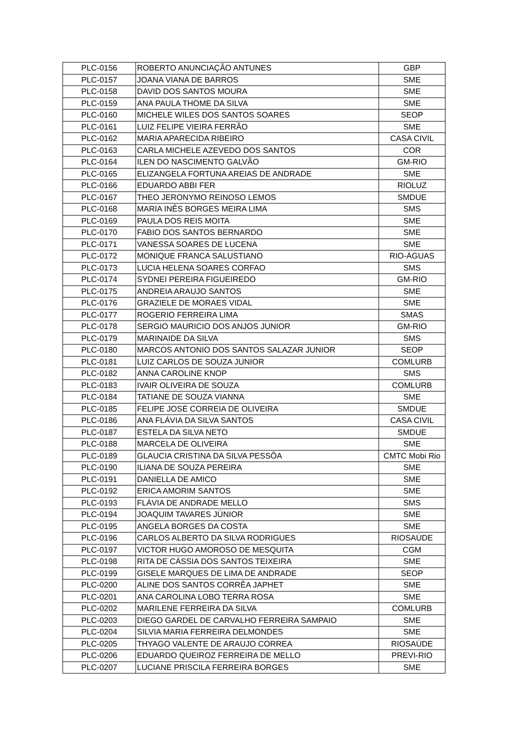| PLC-0156 | ROBERTO ANUNCIAÇÃO ANTUNES | GBP |
| PLC-0157 | JOANA VIANA DE BARROS | SME |
| PLC-0158 | DAVID DOS SANTOS MOURA | SME |
| PLC-0159 | ANA PAULA THOME DA SILVA | SME |
| PLC-0160 | MICHELE WILES DOS SANTOS SOARES | SEOP |
| PLC-0161 | LUIZ FELIPE VIEIRA FERRÃO | SME |
| PLC-0162 | MARIA APARECIDA RIBEIRO | CASA CIVIL |
| PLC-0163 | CARLA MICHELE AZEVEDO DOS SANTOS | COR |
| PLC-0164 | ILEN DO NASCIMENTO GALVÃO | GM-RIO |
| PLC-0165 | ELIZANGELA FORTUNA AREIAS DE ANDRADE | SME |
| PLC-0166 | EDUARDO ABBI FER | RIOLUZ |
| PLC-0167 | THEO JERONYMO REINOSO LEMOS | SMDUE |
| PLC-0168 | MARIA INÊS BORGES MEIRA LIMA | SMS |
| PLC-0169 | PAULA DOS REIS MOITA | SME |
| PLC-0170 | FABIO DOS SANTOS BERNARDO | SME |
| PLC-0171 | VANESSA SOARES DE LUCENA | SME |
| PLC-0172 | MONIQUE FRANCA SALUSTIANO | RIO-ÁGUAS |
| PLC-0173 | LUCIA HELENA SOARES CORFAO | SMS |
| PLC-0174 | SYDNEI PEREIRA FIGUEIREDO | GM-RIO |
| PLC-0175 | ANDREIA ARAUJO SANTOS | SME |
| PLC-0176 | GRAZIELE DE MORAES VIDAL | SME |
| PLC-0177 | ROGERIO FERREIRA LIMA | SMAS |
| PLC-0178 | SERGIO MAURICIO DOS ANJOS JUNIOR | GM-RIO |
| PLC-0179 | MARINAIDE DA SILVA | SMS |
| PLC-0180 | MARCOS ANTONIO DOS SANTOS SALAZAR JUNIOR | SEOP |
| PLC-0181 | LUIZ CARLOS DE SOUZA JUNIOR | COMLURB |
| PLC-0182 | ANNA CAROLINE KNOP | SMS |
| PLC-0183 | IVAIR OLIVEIRA DE SOUZA | COMLURB |
| PLC-0184 | TATIANE DE SOUZA VIANNA | SME |
| PLC-0185 | FELIPE JOSÉ CORREIA DE OLIVEIRA | SMDUE |
| PLC-0186 | ANA FLÁVIA DA SILVA SANTOS | CASA CIVIL |
| PLC-0187 | ESTELA DA SILVA NETO | SMDUE |
| PLC-0188 | MARCELA DE OLIVEIRA | SME |
| PLC-0189 | GLAUCIA CRISTINA DA SILVA PESSÔA | CMTC Mobi Rio |
| PLC-0190 | ILIANA DE SOUZA PEREIRA | SME |
| PLC-0191 | DANIELLA DE AMICO | SME |
| PLC-0192 | ERICA AMORIM SANTOS | SME |
| PLC-0193 | FLÁVIA DE ANDRADE MELLO | SMS |
| PLC-0194 | JOAQUIM TAVARES JÚNIOR | SME |
| PLC-0195 | ANGELA BORGES DA COSTA | SME |
| PLC-0196 | CARLOS ALBERTO DA SILVA RODRIGUES | RIOSAÚDE |
| PLC-0197 | VICTOR HUGO AMOROSO DE MESQUITA | CGM |
| PLC-0198 | RITA DE CÁSSIA DOS SANTOS TEIXEIRA | SME |
| PLC-0199 | GISELE MARQUES DE LIMA DE ANDRADE | SEOP |
| PLC-0200 | ALINE DOS SANTOS CORRÊA JAPHET | SME |
| PLC-0201 | ANA CAROLINA LOBO TERRA ROSA | SME |
| PLC-0202 | MARILENE FERREIRA DA SILVA | COMLURB |
| PLC-0203 | DIEGO GARDEL DE CARVALHO FERREIRA SAMPAIO | SME |
| PLC-0204 | SILVIA MARIA FERREIRA DELMONDES | SME |
| PLC-0205 | THYAGO VALENTE DE ARAUJO CORREA | RIOSAÚDE |
| PLC-0206 | EDUARDO QUEIROZ FERREIRA DE MELLO | PREVI-RIO |
| PLC-0207 | LUCIANE PRISCILA FERREIRA BORGES | SME |